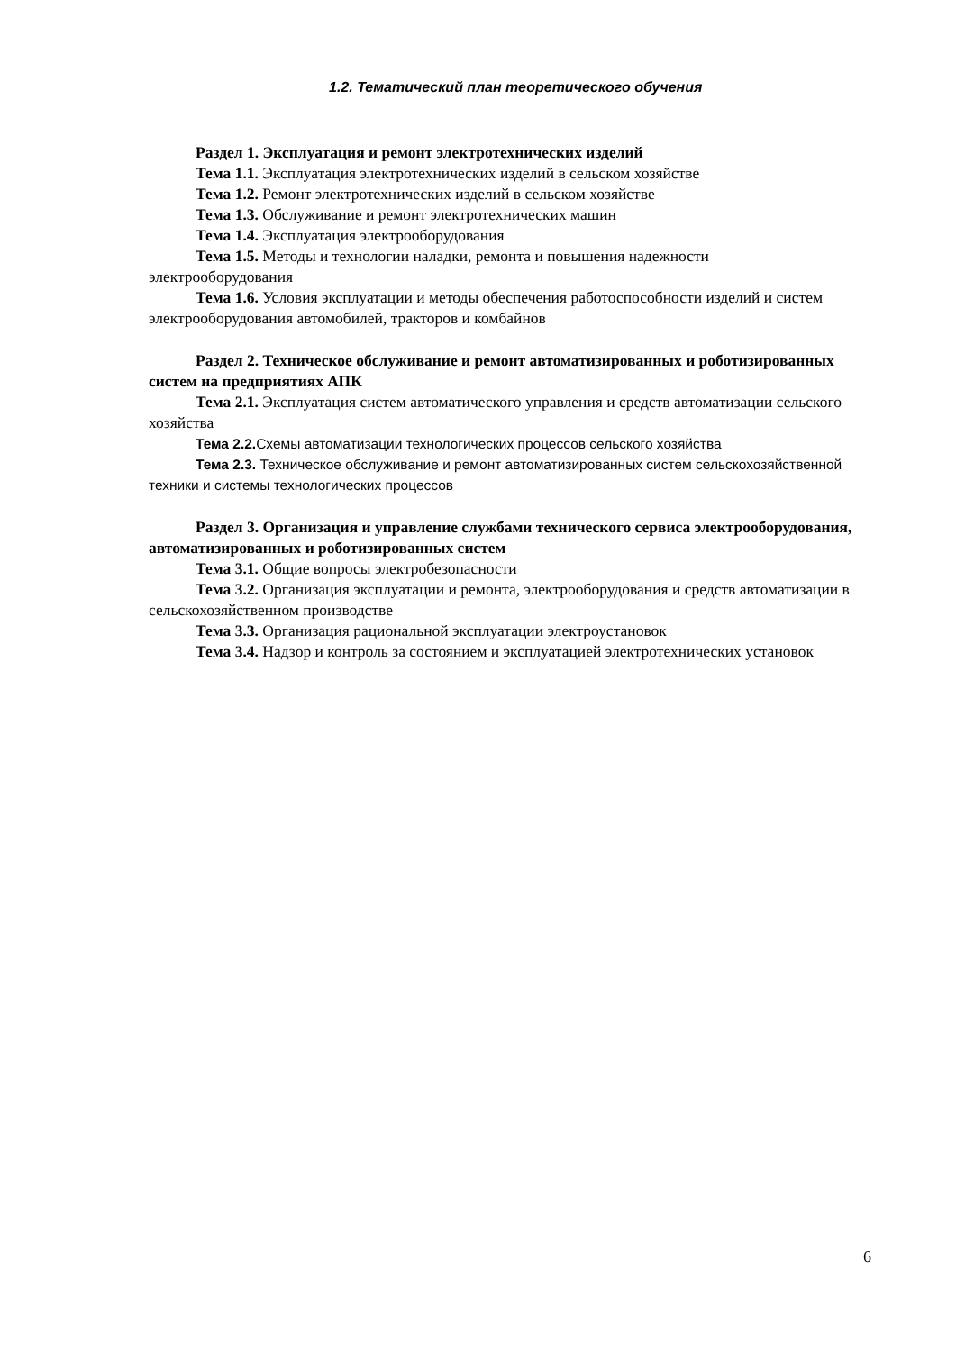1.2. Тематический план теоретического обучения
Раздел 1. Эксплуатация и ремонт электротехнических изделий
Тема 1.1. Эксплуатация электротехнических изделий в сельском хозяйстве
Тема 1.2. Ремонт электротехнических изделий в сельском хозяйстве
Тема 1.3. Обслуживание и ремонт электротехнических машин
Тема 1.4. Эксплуатация электрооборудования
Тема 1.5. Методы и технологии наладки, ремонта и повышения надежности электрооборудования
Тема 1.6. Условия эксплуатации и методы обеспечения работоспособности изделий и систем электрооборудования автомобилей, тракторов и комбайнов
Раздел 2. Техническое обслуживание и ремонт автоматизированных и роботизированных систем на предприятиях АПК
Тема 2.1. Эксплуатация систем автоматического управления и средств автоматизации сельского хозяйства
Тема 2.2. Схемы автоматизации технологических процессов сельского хозяйства
Тема 2.3. Техническое обслуживание и ремонт автоматизированных систем сельскохозяйственной техники и системы технологических процессов
Раздел 3. Организация и управление службами технического сервиса электрооборудования, автоматизированных и роботизированных систем
Тема 3.1. Общие вопросы электробезопасности
Тема 3.2. Организация эксплуатации и ремонта, электрооборудования и средств автоматизации в сельскохозяйственном производстве
Тема 3.3. Организация рациональной эксплуатации электроустановок
Тема 3.4. Надзор и контроль за состоянием и эксплуатацией электротехнических установок
6